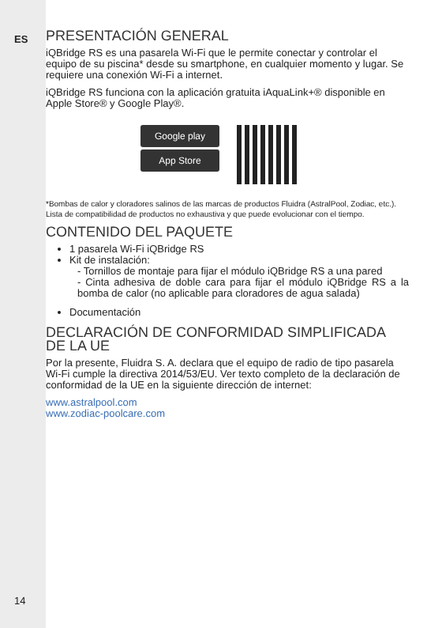ES
PRESENTACIÓN GENERAL
iQBridge RS es una pasarela Wi-Fi que le permite conectar y controlar el equipo de su piscina* desde su smartphone, en cualquier momento y lugar. Se requiere una conexión Wi-Fi a internet.
iQBridge RS funciona con la aplicación gratuita iAquaLink+® disponible en Apple Store® y Google Play®.
Google play
App Store
*Bombas de calor y cloradores salinos de las marcas de productos Fluidra (AstralPool, Zodiac, etc.). Lista de compatibilidad de productos no exhaustiva y que puede evolucionar con el tiempo.
CONTENIDO DEL PAQUETE
1 pasarela Wi-Fi iQBridge RS
Kit de instalación:
- Tornillos de montaje para fijar el módulo iQBridge RS a una pared
- Cinta adhesiva de doble cara para fijar el módulo iQBridge RS a la bomba de calor (no aplicable para cloradores de agua salada)
Documentación
DECLARACIÓN DE CONFORMIDAD SIMPLIFICADA DE LA UE
Por la presente, Fluidra S. A. declara que el equipo de radio de tipo pasarela Wi-Fi cumple la directiva 2014/53/EU. Ver texto completo de la declaración de conformidad de la UE en la siguiente dirección de internet:
www.astralpool.com
www.zodiac-poolcare.com
14